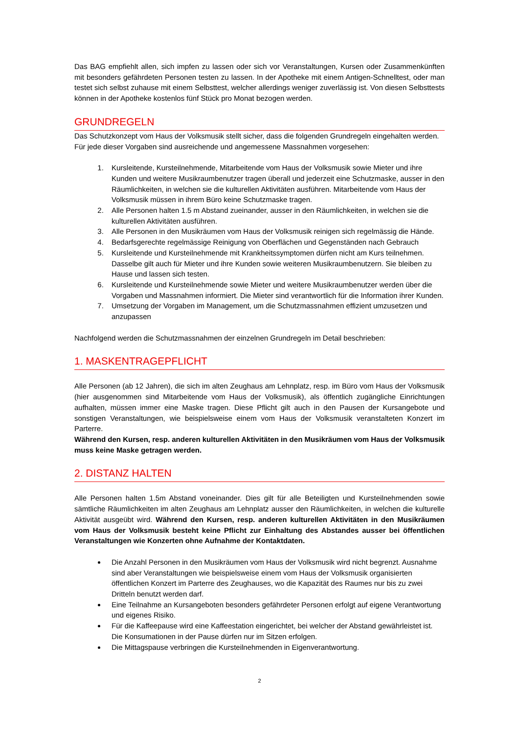Das BAG empfiehlt allen, sich impfen zu lassen oder sich vor Veranstaltungen, Kursen oder Zusammenkünften mit besonders gefährdeten Personen testen zu lassen. In der Apotheke mit einem Antigen-Schnelltest, oder man testet sich selbst zuhause mit einem Selbsttest, welcher allerdings weniger zuverlässig ist. Von diesen Selbsttests können in der Apotheke kostenlos fünf Stück pro Monat bezogen werden.
GRUNDREGELN
Das Schutzkonzept vom Haus der Volksmusik stellt sicher, dass die folgenden Grundregeln eingehalten werden. Für jede dieser Vorgaben sind ausreichende und angemessene Massnahmen vorgesehen:
1. Kursleitende, Kursteilnehmende, Mitarbeitende vom Haus der Volksmusik sowie Mieter und ihre Kunden und weitere Musikraumbenutzer tragen überall und jederzeit eine Schutzmaske, ausser in den Räumlichkeiten, in welchen sie die kulturellen Aktivitäten ausführen. Mitarbeitende vom Haus der Volksmusik müssen in ihrem Büro keine Schutzmaske tragen.
2. Alle Personen halten 1.5 m Abstand zueinander, ausser in den Räumlichkeiten, in welchen sie die kulturellen Aktivitäten ausführen.
3. Alle Personen in den Musikräumen vom Haus der Volksmusik reinigen sich regelmässig die Hände.
4. Bedarfsgerechte regelmässige Reinigung von Oberflächen und Gegenständen nach Gebrauch
5. Kursleitende und Kursteilnehmende mit Krankheitssymptomen dürfen nicht am Kurs teilnehmen. Dasselbe gilt auch für Mieter und ihre Kunden sowie weiteren Musikraumbenutzern. Sie bleiben zu Hause und lassen sich testen.
6. Kursleitende und Kursteilnehmende sowie Mieter und weitere Musikraumbenutzer werden über die Vorgaben und Massnahmen informiert. Die Mieter sind verantwortlich für die Information ihrer Kunden.
7. Umsetzung der Vorgaben im Management, um die Schutzmassnahmen effizient umzusetzen und anzupassen
Nachfolgend werden die Schutzmassnahmen der einzelnen Grundregeln im Detail beschrieben:
1. MASKENTRAGEPFLICHT
Alle Personen (ab 12 Jahren), die sich im alten Zeughaus am Lehnplatz, resp. im Büro vom Haus der Volksmusik (hier ausgenommen sind Mitarbeitende vom Haus der Volksmusik), als öffentlich zugängliche Einrichtungen aufhalten, müssen immer eine Maske tragen. Diese Pflicht gilt auch in den Pausen der Kursangebote und sonstigen Veranstaltungen, wie beispielsweise einem vom Haus der Volksmusik veranstalteten Konzert im Parterre.
Während den Kursen, resp. anderen kulturellen Aktivitäten in den Musikräumen vom Haus der Volksmusik muss keine Maske getragen werden.
2. DISTANZ HALTEN
Alle Personen halten 1.5m Abstand voneinander. Dies gilt für alle Beteiligten und Kursteilnehmenden sowie sämtliche Räumlichkeiten im alten Zeughaus am Lehnplatz ausser den Räumlichkeiten, in welchen die kulturelle Aktivität ausgeübt wird. Während den Kursen, resp. anderen kulturellen Aktivitäten in den Musikräumen vom Haus der Volksmusik besteht keine Pflicht zur Einhaltung des Abstandes ausser bei öffentlichen Veranstaltungen wie Konzerten ohne Aufnahme der Kontaktdaten.
Die Anzahl Personen in den Musikräumen vom Haus der Volksmusik wird nicht begrenzt. Ausnahme sind aber Veranstaltungen wie beispielsweise einem vom Haus der Volksmusik organisierten öffentlichen Konzert im Parterre des Zeughauses, wo die Kapazität des Raumes nur bis zu zwei Dritteln benutzt werden darf.
Eine Teilnahme an Kursangeboten besonders gefährdeter Personen erfolgt auf eigene Verantwortung und eigenes Risiko.
Für die Kaffeepause wird eine Kaffeestation eingerichtet, bei welcher der Abstand gewährleistet ist. Die Konsumationen in der Pause dürfen nur im Sitzen erfolgen.
Die Mittagspause verbringen die Kursteilnehmenden in Eigenverantwortung.
2